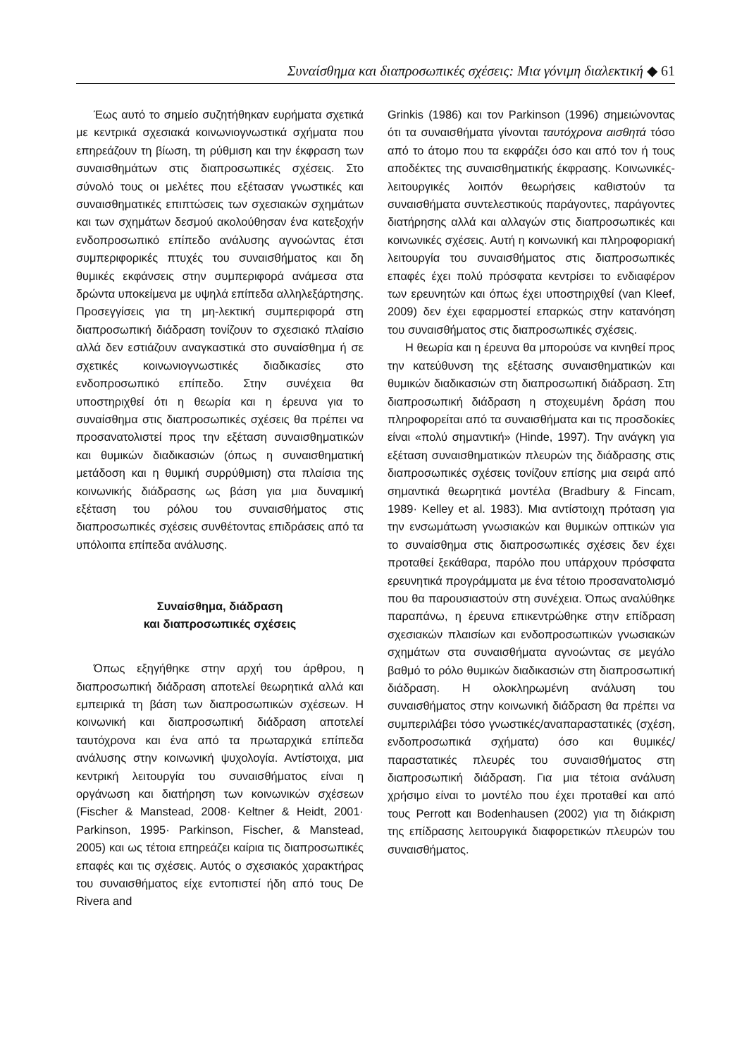Συναίσθημα και διαπροσωπικές σχέσεις: Μια γόνιμη διαλεκτική ◆ 61
Έως αυτό το σημείο συζητήθηκαν ευρήματα σχετικά με κεντρικά σχεσιακά κοινωνιογνωστικά σχήματα που επηρεάζουν τη βίωση, τη ρύθμιση και την έκφραση των συναισθημάτων στις διαπροσωπικές σχέσεις. Στο σύνολό τους οι μελέτες που εξέτασαν γνωστικές και συναισθηματικές επιπτώσεις των σχεσιακών σχημάτων και των σχημάτων δεσμού ακολούθησαν ένα κατεξοχήν ενδοπροσωπικό επίπεδο ανάλυσης αγνοώντας έτσι συμπεριφορικές πτυχές του συναισθήματος και δη θυμικές εκφάνσεις στην συμπεριφορά ανάμεσα στα δρώντα υποκείμενα με υψηλά επίπεδα αλληλεξάρτησης. Προσεγγίσεις για τη μη-λεκτική συμπεριφορά στη διαπροσωπική διάδραση τονίζουν το σχεσιακό πλαίσιο αλλά δεν εστιάζουν αναγκαστικά στο συναίσθημα ή σε σχετικές κοινωνιογνωστικές διαδικασίες στο ενδοπροσωπικό επίπεδο. Στην συνέχεια θα υποστηριχθεί ότι η θεωρία και η έρευνα για το συναίσθημα στις διαπροσωπικές σχέσεις θα πρέπει να προσανατολιστεί προς την εξέταση συναισθηματικών και θυμικών διαδικασιών (όπως η συναισθηματική μετάδοση και η θυμική συρρύθμιση) στα πλαίσια της κοινωνικής διάδρασης ως βάση για μια δυναμική εξέταση του ρόλου του συναισθήματος στις διαπροσωπικές σχέσεις συνθέτοντας επιδράσεις από τα υπόλοιπα επίπεδα ανάλυσης.
Συναίσθημα, διάδραση
και διαπροσωπικές σχέσεις
Όπως εξηγήθηκε στην αρχή του άρθρου, η διαπροσωπική διάδραση αποτελεί θεωρητικά αλλά και εμπειρικά τη βάση των διαπροσωπικών σχέσεων. Η κοινωνική και διαπροσωπική διάδραση αποτελεί ταυτόχρονα και ένα από τα πρωταρχικά επίπεδα ανάλυσης στην κοινωνική ψυχολογία. Αντίστοιχα, μια κεντρική λειτουργία του συναισθήματος είναι η οργάνωση και διατήρηση των κοινωνικών σχέσεων (Fischer & Manstead, 2008· Keltner & Heidt, 2001· Parkinson, 1995· Parkinson, Fischer, & Manstead, 2005) και ως τέτοια επηρεάζει καίρια τις διαπροσωπικές επαφές και τις σχέσεις. Αυτός ο σχεσιακός χαρακτήρας του συναισθήματος είχε εντοπιστεί ήδη από τους De Rivera and
Grinkis (1986) και τον Parkinson (1996) σημειώνοντας ότι τα συναισθήματα γίνονται ταυτόχρονα αισθητά τόσο από το άτομο που τα εκφράζει όσο και από τον ή τους αποδέκτες της συναισθηματικής έκφρασης. Κοινωνικές-λειτουργικές λοιπόν θεωρήσεις καθιστούν τα συναισθήματα συντελεστικούς παράγοντες, παράγοντες διατήρησης αλλά και αλλαγών στις διαπροσωπικές και κοινωνικές σχέσεις. Αυτή η κοινωνική και πληροφοριακή λειτουργία του συναισθήματος στις διαπροσωπικές επαφές έχει πολύ πρόσφατα κεντρίσει το ενδιαφέρον των ερευνητών και όπως έχει υποστηριχθεί (van Kleef, 2009) δεν έχει εφαρμοστεί επαρκώς στην κατανόηση του συναισθήματος στις διαπροσωπικές σχέσεις.
Η θεωρία και η έρευνα θα μπορούσε να κινηθεί προς την κατεύθυνση της εξέτασης συναισθηματικών και θυμικών διαδικασιών στη διαπροσωπική διάδραση. Στη διαπροσωπική διάδραση η στοχευμένη δράση που πληροφορείται από τα συναισθήματα και τις προσδοκίες είναι «πολύ σημαντική» (Hinde, 1997). Την ανάγκη για εξέταση συναισθηματικών πλευρών της διάδρασης στις διαπροσωπικές σχέσεις τονίζουν επίσης μια σειρά από σημαντικά θεωρητικά μοντέλα (Bradbury & Fincam, 1989· Kelley et al. 1983). Μια αντίστοιχη πρόταση για την ενσωμάτωση γνωσιακών και θυμικών οπτικών για το συναίσθημα στις διαπροσωπικές σχέσεις δεν έχει προταθεί ξεκάθαρα, παρόλο που υπάρχουν πρόσφατα ερευνητικά προγράμματα με ένα τέτοιο προσανατολισμό που θα παρουσιαστούν στη συνέχεια. Όπως αναλύθηκε παραπάνω, η έρευνα επικεντρώθηκε στην επίδραση σχεσιακών πλαισίων και ενδοπροσωπικών γνωσιακών σχημάτων στα συναισθήματα αγνοώντας σε μεγάλο βαθμό το ρόλο θυμικών διαδικασιών στη διαπροσωπική διάδραση. Η ολοκληρωμένη ανάλυση του συναισθήματος στην κοινωνική διάδραση θα πρέπει να συμπεριλάβει τόσο γνωστικές/αναπαραστατικές (σχέση, ενδοπροσωπικά σχήματα) όσο και θυμικές/ παραστατικές πλευρές του συναισθήματος στη διαπροσωπική διάδραση. Για μια τέτοια ανάλυση χρήσιμο είναι το μοντέλο που έχει προταθεί και από τους Perrott και Bodenhausen (2002) για τη διάκριση της επίδρασης λειτουργικά διαφορετικών πλευρών του συναισθήματος.